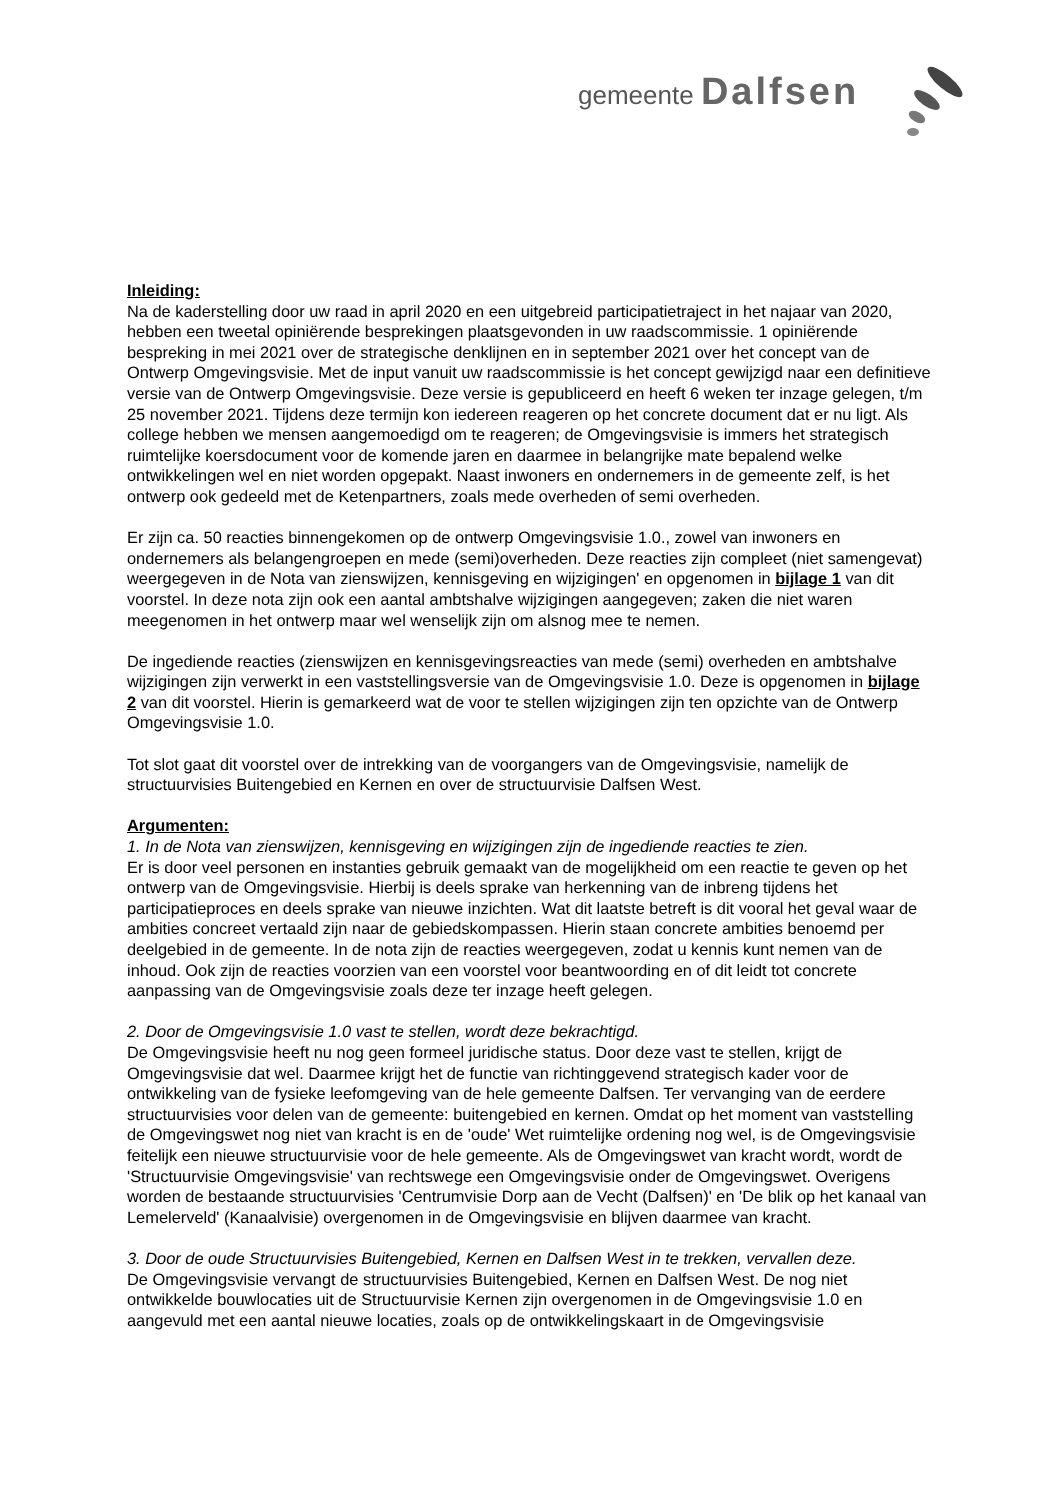gemeente Dalfsen
Inleiding:
Na de kaderstelling door uw raad in april 2020 en een uitgebreid participatietraject in het najaar van 2020, hebben een tweetal opiniërende besprekingen plaatsgevonden in uw raadscommissie. 1 opiniërende bespreking in mei 2021 over de strategische denklijnen en in september 2021 over het concept van de Ontwerp Omgevingsvisie. Met de input vanuit uw raadscommissie is het concept gewijzigd naar een definitieve versie van de Ontwerp Omgevingsvisie. Deze versie is gepubliceerd en heeft 6 weken ter inzage gelegen, t/m 25 november 2021. Tijdens deze termijn kon iedereen reageren op het concrete document dat er nu ligt. Als college hebben we mensen aangemoedigd om te reageren; de Omgevingsvisie is immers het strategisch ruimtelijke koersdocument voor de komende jaren en daarmee in belangrijke mate bepalend welke ontwikkelingen wel en niet worden opgepakt. Naast inwoners en ondernemers in de gemeente zelf, is het ontwerp ook gedeeld met de Ketenpartners, zoals mede overheden of semi overheden.
Er zijn ca. 50 reacties binnengekomen op de ontwerp Omgevingsvisie 1.0., zowel van inwoners en ondernemers als belangengroepen en mede (semi)overheden. Deze reacties zijn compleet (niet samengevat) weergegeven in de Nota van zienswijzen, kennisgeving en wijzigingen' en opgenomen in bijlage 1 van dit voorstel. In deze nota zijn ook een aantal ambtshalve wijzigingen aangegeven; zaken die niet waren meegenomen in het ontwerp maar wel wenselijk zijn om alsnog mee te nemen.
De ingediende reacties (zienswijzen en kennisgevingsreacties van mede (semi) overheden en ambtshalve wijzigingen zijn verwerkt in een vaststellingsversie van de Omgevingsvisie 1.0. Deze is opgenomen in bijlage 2 van dit voorstel. Hierin is gemarkeerd wat de voor te stellen wijzigingen zijn ten opzichte van de Ontwerp Omgevingsvisie 1.0.
Tot slot gaat dit voorstel over de intrekking van de voorgangers van de Omgevingsvisie, namelijk de structuurvisies Buitengebied en Kernen en over de structuurvisie Dalfsen West.
Argumenten:
1. In de Nota van zienswijzen, kennisgeving en wijzigingen zijn de ingediende reacties te zien.
Er is door veel personen en instanties gebruik gemaakt van de mogelijkheid om een reactie te geven op het ontwerp van de Omgevingsvisie. Hierbij is deels sprake van herkenning van de inbreng tijdens het participatieproces en deels sprake van nieuwe inzichten. Wat dit laatste betreft is dit vooral het geval waar de ambities concreet vertaald zijn naar de gebiedskompassen. Hierin staan concrete ambities benoemd per deelgebied in de gemeente. In de nota zijn de reacties weergegeven, zodat u kennis kunt nemen van de inhoud. Ook zijn de reacties voorzien van een voorstel voor beantwoording en of dit leidt tot concrete aanpassing van de Omgevingsvisie zoals deze ter inzage heeft gelegen.
2. Door de Omgevingsvisie 1.0 vast te stellen, wordt deze bekrachtigd.
De Omgevingsvisie heeft nu nog geen formeel juridische status. Door deze vast te stellen, krijgt de Omgevingsvisie dat wel. Daarmee krijgt het de functie van richtinggevend strategisch kader voor de ontwikkeling van de fysieke leefomgeving van de hele gemeente Dalfsen. Ter vervanging van de eerdere structuurvisies voor delen van de gemeente: buitengebied en kernen. Omdat op het moment van vaststelling de Omgevingswet nog niet van kracht is en de 'oude' Wet ruimtelijke ordening nog wel, is de Omgevingsvisie feitelijk een nieuwe structuurvisie voor de hele gemeente. Als de Omgevingswet van kracht wordt, wordt de 'Structuurvisie Omgevingsvisie' van rechtswege een Omgevingsvisie onder de Omgevingswet. Overigens worden de bestaande structuurvisies 'Centrumvisie Dorp aan de Vecht (Dalfsen)' en 'De blik op het kanaal van Lemelerveld' (Kanaalvisie) overgenomen in de Omgevingsvisie en blijven daarmee van kracht.
3. Door de oude Structuurvisies Buitengebied, Kernen en Dalfsen West in te trekken, vervallen deze.
De Omgevingsvisie vervangt de structuurvisies Buitengebied, Kernen en Dalfsen West. De nog niet ontwikkelde bouwlocaties uit de Structuurvisie Kernen zijn overgenomen in de Omgevingsvisie 1.0 en aangevuld met een aantal nieuwe locaties, zoals op de ontwikkelingskaart in de Omgevingsvisie